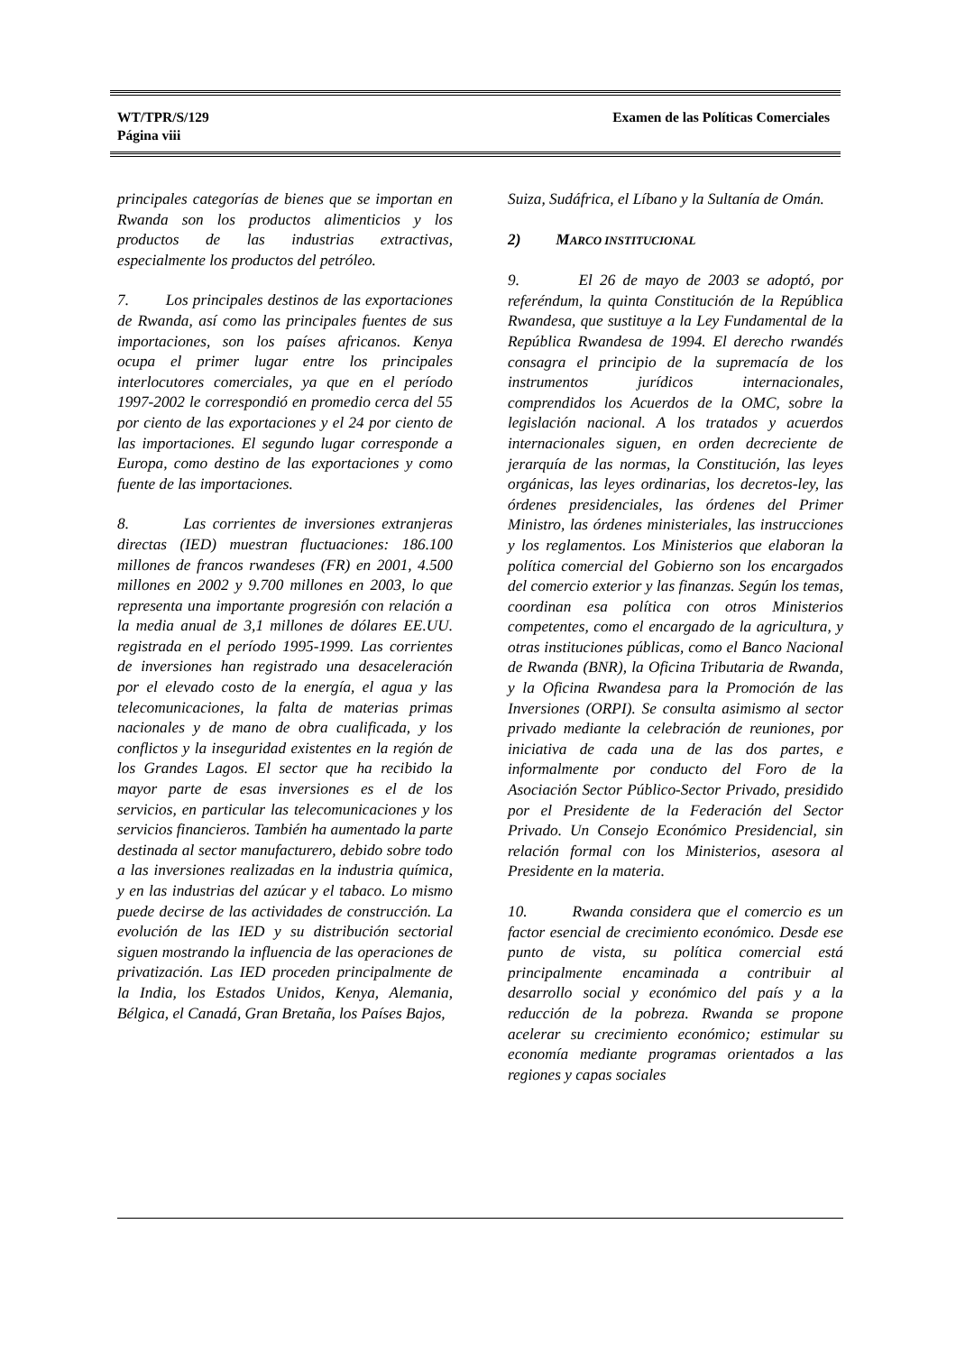WT/TPR/S/129
Página viii
Examen de las Políticas Comerciales
principales categorías de bienes que se importan en Rwanda son los productos alimenticios y los productos de las industrias extractivas, especialmente los productos del petróleo.
7. Los principales destinos de las exportaciones de Rwanda, así como las principales fuentes de sus importaciones, son los países africanos. Kenya ocupa el primer lugar entre los principales interlocutores comerciales, ya que en el período 1997-2002 le correspondió en promedio cerca del 55 por ciento de las exportaciones y el 24 por ciento de las importaciones. El segundo lugar corresponde a Europa, como destino de las exportaciones y como fuente de las importaciones.
8. Las corrientes de inversiones extranjeras directas (IED) muestran fluctuaciones: 186.100 millones de francos rwandeses (FR) en 2001, 4.500 millones en 2002 y 9.700 millones en 2003, lo que representa una importante progresión con relación a la media anual de 3,1 millones de dólares EE.UU. registrada en el período 1995-1999. Las corrientes de inversiones han registrado una desaceleración por el elevado costo de la energía, el agua y las telecomunicaciones, la falta de materias primas nacionales y de mano de obra cualificada, y los conflictos y la inseguridad existentes en la región de los Grandes Lagos. El sector que ha recibido la mayor parte de esas inversiones es el de los servicios, en particular las telecomunicaciones y los servicios financieros. También ha aumentado la parte destinada al sector manufacturero, debido sobre todo a las inversiones realizadas en la industria química, y en las industrias del azúcar y el tabaco. Lo mismo puede decirse de las actividades de construcción. La evolución de las IED y su distribución sectorial siguen mostrando la influencia de las operaciones de privatización. Las IED proceden principalmente de la India, los Estados Unidos, Kenya, Alemania, Bélgica, el Canadá, Gran Bretaña, los Países Bajos,
Suiza, Sudáfrica, el Líbano y la Sultanía de Omán.
2) MARCO INSTITUCIONAL
9. El 26 de mayo de 2003 se adoptó, por referéndum, la quinta Constitución de la República Rwandesa, que sustituye a la Ley Fundamental de la República Rwandesa de 1994. El derecho rwandés consagra el principio de la supremacía de los instrumentos jurídicos internacionales, comprendidos los Acuerdos de la OMC, sobre la legislación nacional. A los tratados y acuerdos internacionales siguen, en orden decreciente de jerarquía de las normas, la Constitución, las leyes orgánicas, las leyes ordinarias, los decretos-ley, las órdenes presidenciales, las órdenes del Primer Ministro, las órdenes ministeriales, las instrucciones y los reglamentos. Los Ministerios que elaboran la política comercial del Gobierno son los encargados del comercio exterior y las finanzas. Según los temas, coordinan esa política con otros Ministerios competentes, como el encargado de la agricultura, y otras instituciones públicas, como el Banco Nacional de Rwanda (BNR), la Oficina Tributaria de Rwanda, y la Oficina Rwandesa para la Promoción de las Inversiones (ORPI). Se consulta asimismo al sector privado mediante la celebración de reuniones, por iniciativa de cada una de las dos partes, e informalmente por conducto del Foro de la Asociación Sector Público-Sector Privado, presidido por el Presidente de la Federación del Sector Privado. Un Consejo Económico Presidencial, sin relación formal con los Ministerios, asesora al Presidente en la materia.
10. Rwanda considera que el comercio es un factor esencial de crecimiento económico. Desde ese punto de vista, su política comercial está principalmente encaminada a contribuir al desarrollo social y económico del país y a la reducción de la pobreza. Rwanda se propone acelerar su crecimiento económico; estimular su economía mediante programas orientados a las regiones y capas sociales